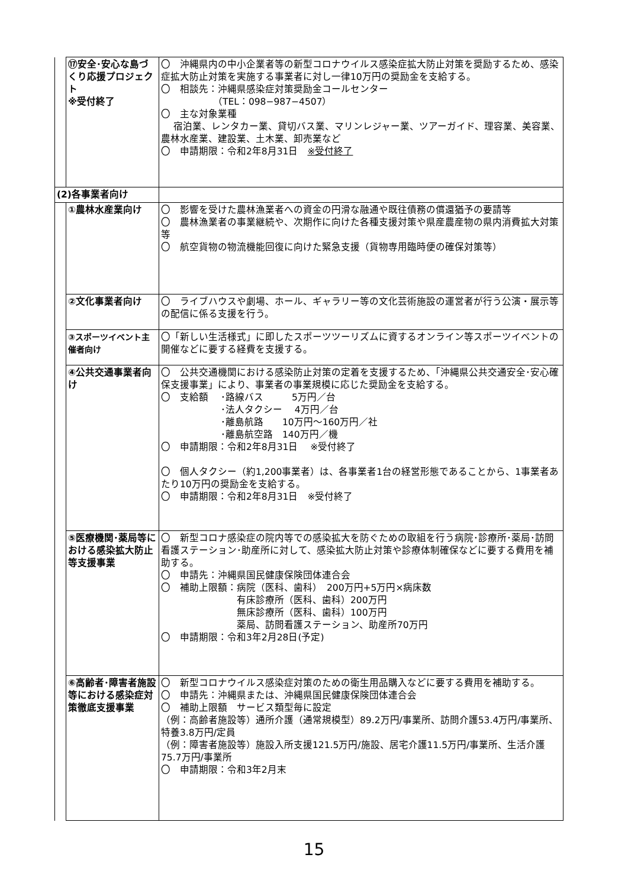| | ⑰安全･安心な島づくり応援プロジェクト ※受付終了 | 〇 沖縄県内の中小企業者等の新型コロナウイルス感染症拡大防止対策を奨励するため、感染症拡大防止対策を実施する事業者に対し一律10万円の奨励金を支給する。 〇 相談先：沖縄県感染症対策奨励金コールセンター （TEL：098−987−4507） 〇 主な対象業種 宿泊業、レンタカー業、貸切バス業、マリンレジャー業、ツアーガイド、理容業、美容業、農林水産業、建設業、土木業、卸売業など 〇 申請期限：令和2年8月31日 ※受付終了 |
| (2)各事業者向け | | |
| | ①農林水産業向け | 〇 影響を受けた農林漁業者への資金の円滑な融通や既往債務の償還猶予の要請等 〇 農林漁業者の事業継続や、次期作に向けた各種支援対策や県産農産物の県内消費拡大対策等 〇 航空貨物の物流機能回復に向けた緊急支援（貨物専用臨時便の確保対策等） |
| | ②文化事業者向け | 〇 ライブハウスや劇場、ホール、ギャラリー等の文化芸術施設の運営者が行う公演・展示等の配信に係る支援を行う。 |
| | ③スポーツイベント主催者向け | 〇「新しい生活様式」に即したスポーツツーリズムに資するオンライン等スポーツイベントの開催などに要する経費を支援する。 |
| | ④公共交通事業者向け | 〇 公共交通機関における感染防止対策の定着を支援するため、「沖縄県公共交通安全･安心確保支援事業」により、事業者の事業規模に応じた奨励金を支給する。 〇 支給額 ･路線バス 5万円／台 ･法人タクシー 4万円／台 ･離島航路 10万円〜160万円／社 ･離島航空路 140万円／機 〇 申請期限：令和2年8月31日 ※受付終了 〇 個人タクシー（約1,200事業者）は、各事業者1台の経営形態であることから、1事業者あたり10万円の奨励金を支給する。 〇 申請期限：令和2年8月31日 ※受付終了 |
| | ⑤医療機関･薬局等における感染拡大防止等支援事業 | 〇 新型コロナ感染症の院内等での感染拡大を防ぐための取組を行う病院･診療所･薬局･訪問看護ステーション･助産所に対して、感染拡大防止対策や診療体制確保などに要する費用を補助する。 〇 申請先：沖縄県国民健康保険団体連合会 〇 補助上限額：病院（医科、歯科） 200万円+5万円×病床数 有床診療所（医科、歯科）200万円 無床診療所（医科、歯科）100万円 薬局、訪問看護ステーション、助産所70万円 〇 申請期限：令和3年2月28日(予定) |
| | ⑥高齢者･障害者施設等における感染症対策徹底支援事業 | 〇 新型コロナウイルス感染症対策のための衛生用品購入などに要する費用を補助する。 〇 申請先：沖縄県または、沖縄県国民健康保険団体連合会 〇 補助上限額 サービス類型毎に設定 （例：高齢者施設等）通所介護（通常規模型）89.2万円/事業所、訪問介護53.4万円/事業所、特養3.8万円/定員 （例：障害者施設等）施設入所支援121.5万円/施設、居宅介護11.5万円/事業所、生活介護75.7万円/事業所 〇 申請期限：令和3年2月末 |
15